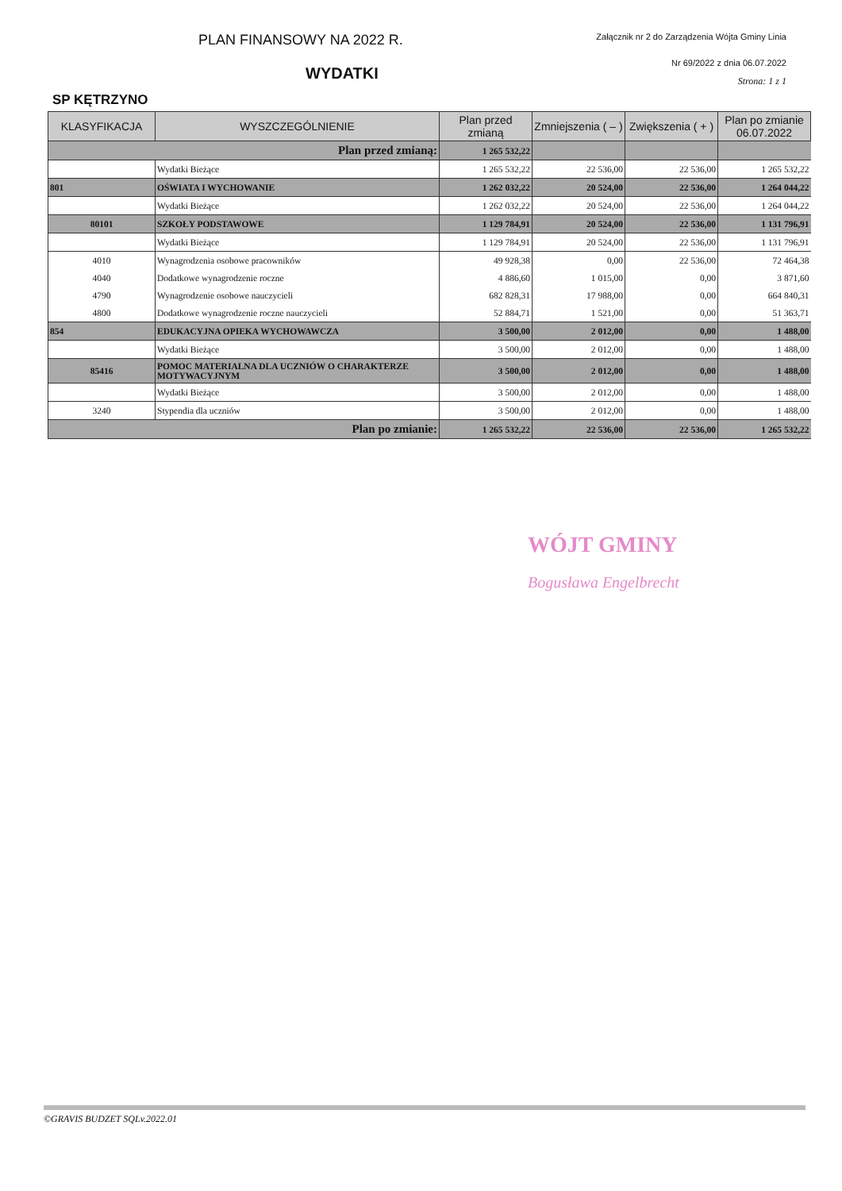PLAN FINANSOWY NA 2022 R.
Załącznik nr 2 do Zarządzenia Wójta Gminy Linia
WYDATKI
Nr 69/2022 z dnia 06.07.2022
Strona: 1 z 1
SP KĘTRZYNO
| KLASYFIKACJA | WYSZCZEGÓLNIENIE | Plan przed zmianą | Zmniejszenia ( – ) | Zwiększenia ( + ) | Plan po zmianie 06.07.2022 |
| --- | --- | --- | --- | --- | --- |
| Plan przed zmianą: | | 1 265 532,22 | | | |
| | Wydatki Bieżące | 1 265 532,22 | 22 536,00 | 22 536,00 | 1 265 532,22 |
| 801 | OŚWIATA I WYCHOWANIE | 1 262 032,22 | 20 524,00 | 22 536,00 | 1 264 044,22 |
| | Wydatki Bieżące | 1 262 032,22 | 20 524,00 | 22 536,00 | 1 264 044,22 |
| 80101 | SZKOŁY PODSTAWOWE | 1 129 784,91 | 20 524,00 | 22 536,00 | 1 131 796,91 |
| | Wydatki Bieżące | 1 129 784,91 | 20 524,00 | 22 536,00 | 1 131 796,91 |
| 4010 | Wynagrodzenia osobowe pracowników | 49 928,38 | 0,00 | 22 536,00 | 72 464,38 |
| 4040 | Dodatkowe wynagrodzenie roczne | 4 886,60 | 1 015,00 | 0,00 | 3 871,60 |
| 4790 | Wynagrodzenie osobowe nauczycieli | 682 828,31 | 17 988,00 | 0,00 | 664 840,31 |
| 4800 | Dodatkowe wynagrodzenie roczne nauczycieli | 52 884,71 | 1 521,00 | 0,00 | 51 363,71 |
| 854 | EDUKACYJNA OPIEKA WYCHOWAWCZA | 3 500,00 | 2 012,00 | 0,00 | 1 488,00 |
| | Wydatki Bieżące | 3 500,00 | 2 012,00 | 0,00 | 1 488,00 |
| 85416 | POMOC MATERIALNA DLA UCZNIÓW O CHARAKTERZE MOTYWACYJNYM | 3 500,00 | 2 012,00 | 0,00 | 1 488,00 |
| | Wydatki Bieżące | 3 500,00 | 2 012,00 | 0,00 | 1 488,00 |
| 3240 | Stypendia dla uczniów | 3 500,00 | 2 012,00 | 0,00 | 1 488,00 |
| Plan po zmianie: | | 1 265 532,22 | 22 536,00 | 22 536,00 | 1 265 532,22 |
WÓJT GMINY
Bogusława Engelbrecht
©GRAVIS BUDZET SQLv.2022.01